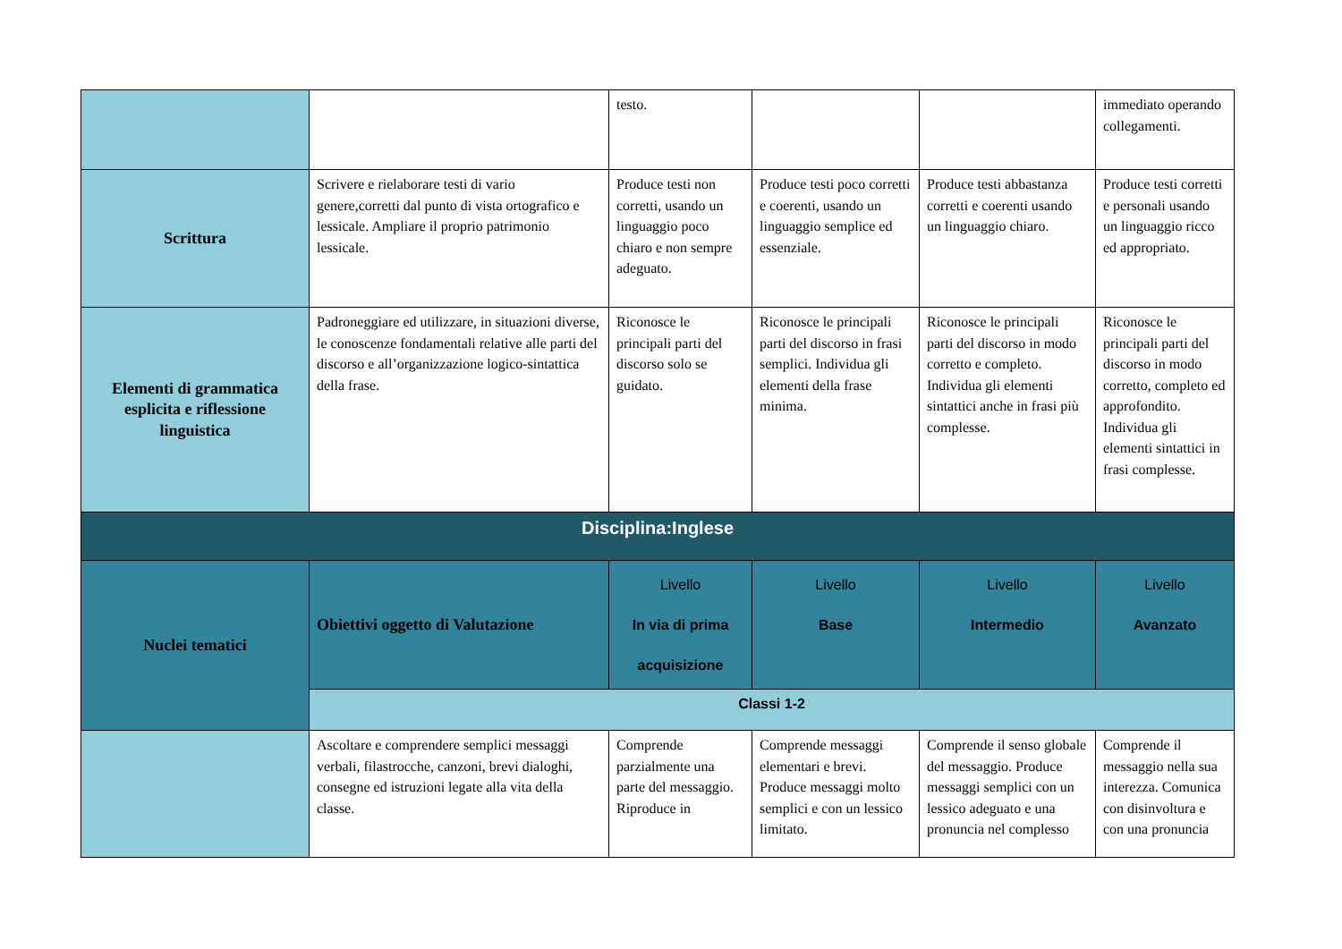| | | testo. | | | immediato operando collegamenti. |
| Scrittura | Scrivere e rielaborare testi di vario genere,corretti dal punto di vista ortografico e lessicale. Ampliare il proprio patrimonio lessicale. | Produce testi non corretti, usando un linguaggio poco chiaro e non sempre adeguato. | Produce testi poco corretti e coerenti, usando un linguaggio semplice ed essenziale. | Produce testi abbastanza corretti e coerenti usando un linguaggio chiaro. | Produce testi corretti e personali usando un linguaggio ricco ed appropriato. |
| Elementi di grammatica esplicita e riflessione linguistica | Padroneggiare ed utilizzare, in situazioni diverse, le conoscenze fondamentali relative alle parti del discorso e all’organizzazione logico-sintattica della frase. | Riconosce le principali parti del discorso solo se guidato. | Riconosce le principali parti del discorso in frasi semplici. Individua gli elementi della frase minima. | Riconosce le principali parti del discorso in modo corretto e completo. Individua gli elementi sintattici anche in frasi più complesse. | Riconosce le principali parti del discorso in modo corretto, completo ed approfondito. Individua gli elementi sintattici in frasi complesse. |
| Disciplina:Inglese | | | | | |
| Nuclei tematici | Obiettivi oggetto di Valutazione | Livello In via di prima acquisizione | Livello Base | Livello Intermedio | Livello Avanzato |
| | Classi 1-2 | | | | |
| | Ascoltare e comprendere semplici messaggi verbali, filastrocche, canzoni, brevi dialoghi, consegne ed istruzioni legate alla vita della classe. | Comprende parzialmente una parte del messaggio. Riproduce in | Comprende messaggi elementari e brevi. Produce messaggi molto semplici e con un lessico limitato. | Comprende il senso globale del messaggio. Produce messaggi semplici con un lessico adeguato e una pronuncia nel complesso | Comprende il messaggio nella sua interezza. Comunica con disinvoltura e con una pronuncia |